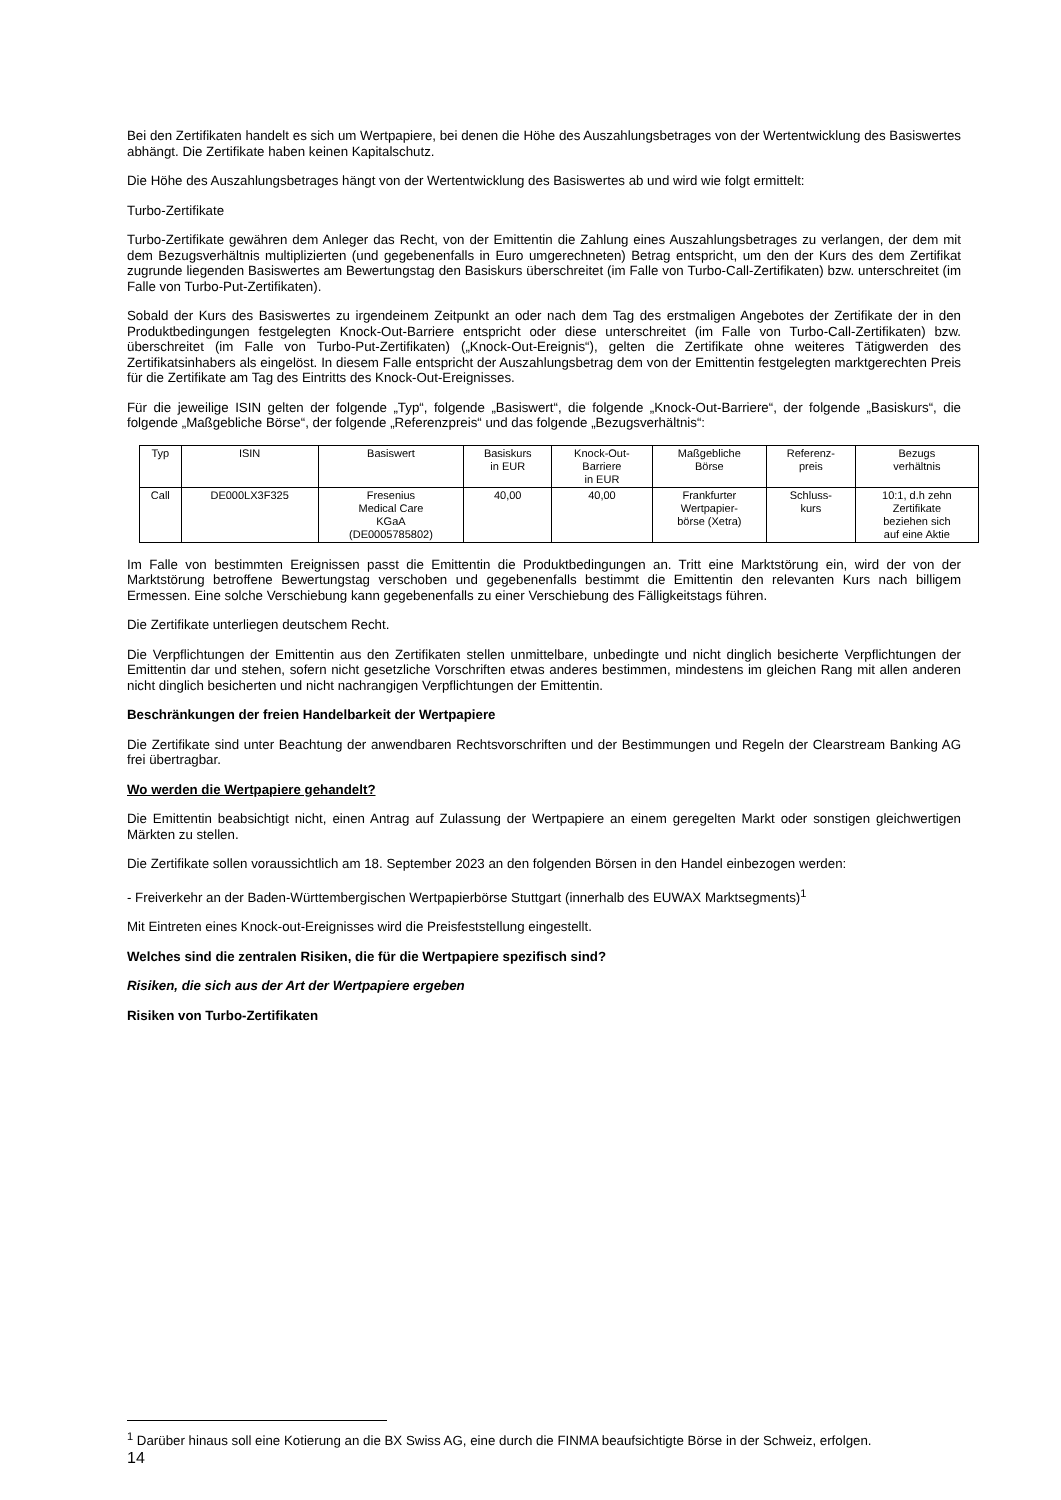Bei den Zertifikaten handelt es sich um Wertpapiere, bei denen die Höhe des Auszahlungsbetrages von der Wertentwicklung des Basiswertes abhängt. Die Zertifikate haben keinen Kapitalschutz.
Die Höhe des Auszahlungsbetrages hängt von der Wertentwicklung des Basiswertes ab und wird wie folgt ermittelt:
Turbo-Zertifikate
Turbo-Zertifikate gewähren dem Anleger das Recht, von der Emittentin die Zahlung eines Auszahlungsbetrages zu verlangen, der dem mit dem Bezugsverhältnis multiplizierten (und gegebenenfalls in Euro umgerechneten) Betrag entspricht, um den der Kurs des dem Zertifikat zugrunde liegenden Basiswertes am Bewertungstag den Basiskurs überschreitet (im Falle von Turbo-Call-Zertifikaten) bzw. unterschreitet (im Falle von Turbo-Put-Zertifikaten).
Sobald der Kurs des Basiswertes zu irgendeinem Zeitpunkt an oder nach dem Tag des erstmaligen Angebotes der Zertifikate der in den Produktbedingungen festgelegten Knock-Out-Barriere entspricht oder diese unterschreitet (im Falle von Turbo-Call-Zertifikaten) bzw. überschreitet (im Falle von Turbo-Put-Zertifikaten) („Knock-Out-Ereignis“), gelten die Zertifikate ohne weiteres Tätigwerden des Zertifikatsinhabers als eingelöst. In diesem Falle entspricht der Auszahlungsbetrag dem von der Emittentin festgelegten marktgerechten Preis für die Zertifikate am Tag des Eintritts des Knock-Out-Ereignisses.
Für die jeweilige ISIN gelten der folgende „Typ“, folgende „Basiswert“, die folgende „Knock-Out-Barriere“, der folgende „Basiskurs“, die folgende „Maßgebliche Börse“, der folgende „Referenzpreis“ und das folgende „Bezugsverhältnis“:
| Typ | ISIN | Basiswert | Basiskurs in EUR | Knock-Out- Barriere in EUR | Maßgebliche Börse | Referenz- preis | Bezugs verhältnis |
| --- | --- | --- | --- | --- | --- | --- | --- |
| Call | DE000LX3F325 | Fresenius Medical Care KGaA (DE0005785802) | 40,00 | 40,00 | Frankfurter Wertpapier- börse (Xetra) | Schluss- kurs | 10:1, d.h zehn Zertifikate beziehen sich auf eine Aktie |
Im Falle von bestimmten Ereignissen passt die Emittentin die Produktbedingungen an. Tritt eine Marktstörung ein, wird der von der Marktstörung betroffene Bewertungstag verschoben und gegebenenfalls bestimmt die Emittentin den relevanten Kurs nach billigem Ermessen. Eine solche Verschiebung kann gegebenenfalls zu einer Verschiebung des Fälligkeitstags führen.
Die Zertifikate unterliegen deutschem Recht.
Die Verpflichtungen der Emittentin aus den Zertifikaten stellen unmittelbare, unbedingte und nicht dinglich besicherte Verpflichtungen der Emittentin dar und stehen, sofern nicht gesetzliche Vorschriften etwas anderes bestimmen, mindestens im gleichen Rang mit allen anderen nicht dinglich besicherten und nicht nachrangigen Verpflichtungen der Emittentin.
Beschränkungen der freien Handelbarkeit der Wertpapiere
Die Zertifikate sind unter Beachtung der anwendbaren Rechtsvorschriften und der Bestimmungen und Regeln der Clearstream Banking AG frei übertragbar.
Wo werden die Wertpapiere gehandelt?
Die Emittentin beabsichtigt nicht, einen Antrag auf Zulassung der Wertpapiere an einem geregelten Markt oder sonstigen gleichwertigen Märkten zu stellen.
Die Zertifikate sollen voraussichtlich am 18. September 2023 an den folgenden Börsen in den Handel einbezogen werden:
- Freiverkehr an der Baden-Württembergischen Wertpapierbörse Stuttgart (innerhalb des EUWAX Marktsegments)<sup>1</sup>
Mit Eintreten eines Knock-out-Ereignisses wird die Preisfeststellung eingestellt.
Welches sind die zentralen Risiken, die für die Wertpapiere spezifisch sind?
Risiken, die sich aus der Art der Wertpapiere ergeben
Risiken von Turbo-Zertifikaten
<sup>1</sup> Darüber hinaus soll eine Kotierung an die BX Swiss AG, eine durch die FINMA beaufsichtigte Börse in der Schweiz, erfolgen.
14